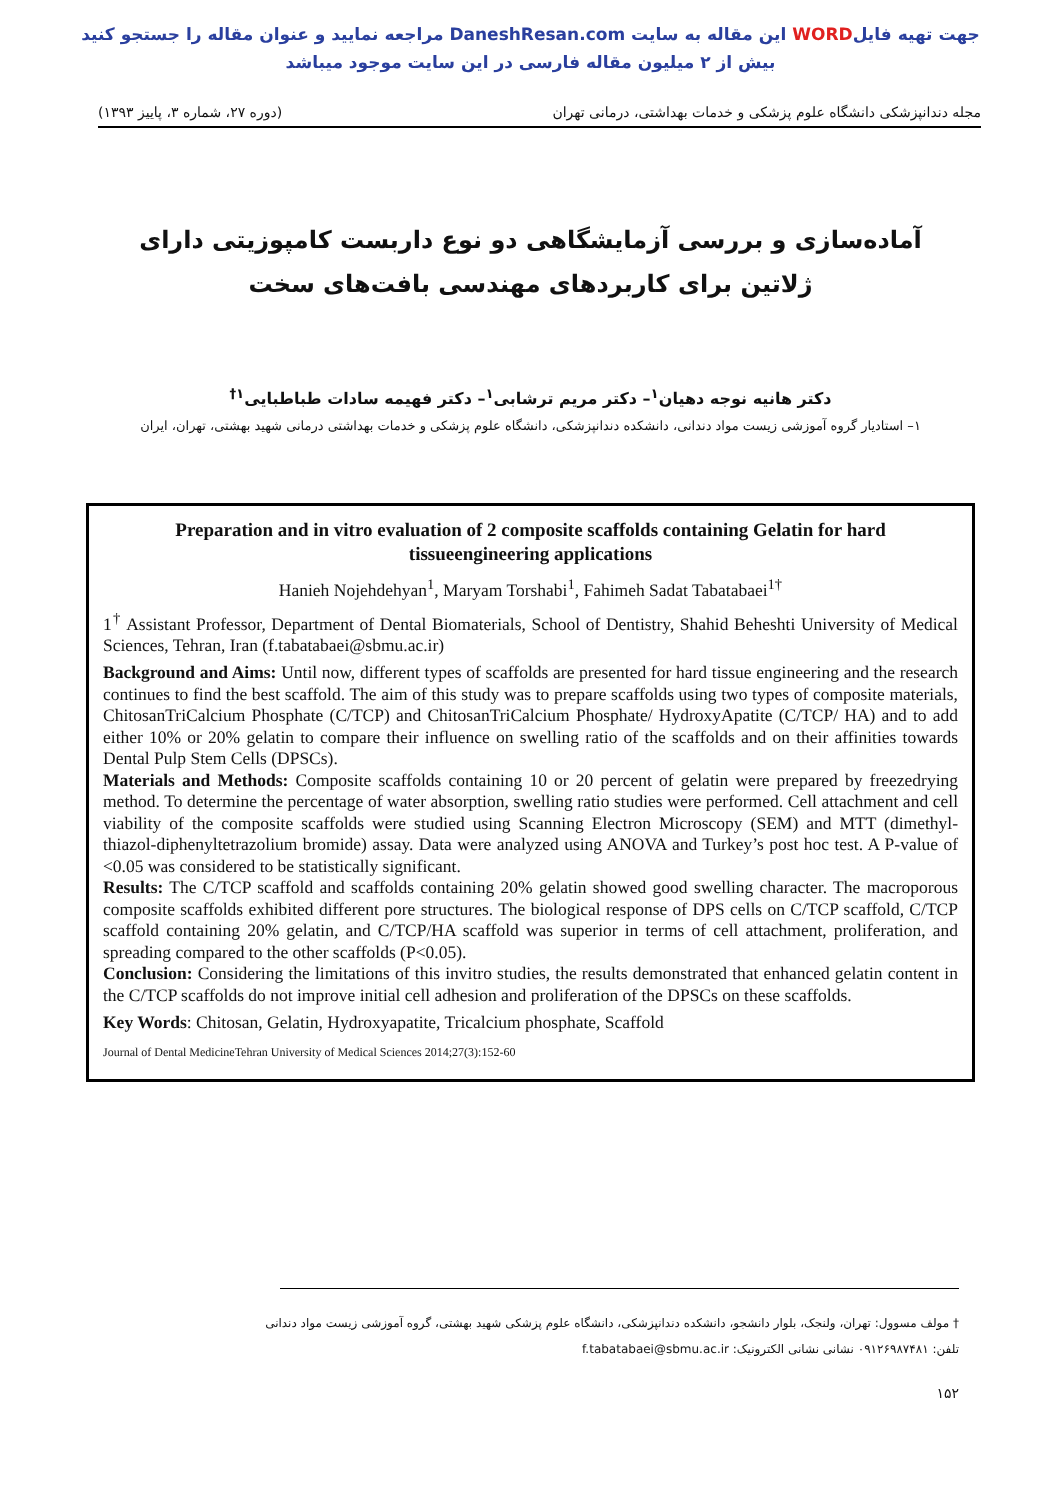جهت تهیه فایلWORD این مقاله به سایت DaneshResan.com مراجعه نمایید و عنوان مقاله را جستجو کنید
بیش از ۲ میلیون مقاله فارسی در این سایت موجود میباشد
مجله دندانپزشکی دانشگاه علوم پزشکی و خدمات بهداشتی، درمانی تهران (دوره ۲۷، شماره ۳، پاییز ۱۳۹۳)
آماده‌سازی و بررسی آزمایشگاهی دو نوع داربست کامپوزیتی دارای ژلاتین برای کاربردهای مهندسی بافت‌های سخت
دکتر هانیه نوجه دهیان<sup>۱</sup>– دکتر مریم ترشابی<sup>۱</sup>– دکتر فهیمه سادات طباطبایی<sup>۱†</sup>
۱– استادیار گروه آموزشی زیست مواد دندانی، دانشکده دندانپزشکی، دانشگاه علوم پزشکی و خدمات بهداشتی درمانی شهید بهشتی، تهران، ایران
Preparation and in vitro evaluation of 2 composite scaffolds containing Gelatin for hard tissueengineering applications
Hanieh Nojehdehyan<sup>1</sup>, Maryam Torshabi<sup>1</sup>, Fahimeh Sadat Tabatabaei<sup>1†</sup>
1<sup>†</sup> Assistant Professor, Department of Dental Biomaterials, School of Dentistry, Shahid Beheshti University of Medical Sciences, Tehran, Iran (f.tabatabaei@sbmu.ac.ir)
Background and Aims: Until now, different types of scaffolds are presented for hard tissue engineering and the research continues to find the best scaffold. The aim of this study was to prepare scaffolds using two types of composite materials, ChitosanTriCalcium Phosphate (C/TCP) and ChitosanTriCalcium Phosphate/ HydroxyApatite (C/TCP/ HA) and to add either 10% or 20% gelatin to compare their influence on swelling ratio of the scaffolds and on their affinities towards Dental Pulp Stem Cells (DPSCs).
Materials and Methods: Composite scaffolds containing 10 or 20 percent of gelatin were prepared by freezedrying method. To determine the percentage of water absorption, swelling ratio studies were performed. Cell attachment and cell viability of the composite scaffolds were studied using Scanning Electron Microscopy (SEM) and MTT (dimethyl-thiazol-diphenyltetrazolium bromide) assay. Data were analyzed using ANOVA and Turkey’s post hoc test. A P-value of <0.05 was considered to be statistically significant.
Results: The C/TCP scaffold and scaffolds containing 20% gelatin showed good swelling character. The macroporous composite scaffolds exhibited different pore structures. The biological response of DPS cells on C/TCP scaffold, C/TCP scaffold containing 20% gelatin, and C/TCP/HA scaffold was superior in terms of cell attachment, proliferation, and spreading compared to the other scaffolds (P<0.05).
Conclusion: Considering the limitations of this invitro studies, the results demonstrated that enhanced gelatin content in the C/TCP scaffolds do not improve initial cell adhesion and proliferation of the DPSCs on these scaffolds.
Key Words: Chitosan, Gelatin, Hydroxyapatite, Tricalcium phosphate, Scaffold
Journal of Dental MedicineTehran University of Medical Sciences 2014;27(3):152-60
† مولف مسوول: تهران، ولنجک، بلوار دانشجو، دانشکده دندانپزشکی، دانشگاه علوم پزشکی شهید بهشتی، گروه آموزشی زیست مواد دندانی
تلفن: ۰۹۱۲۶۹۸۷۴۸۱ نشانی نشانی الکترونیک: f.tabatabaei@sbmu.ac.ir
۱۵۲